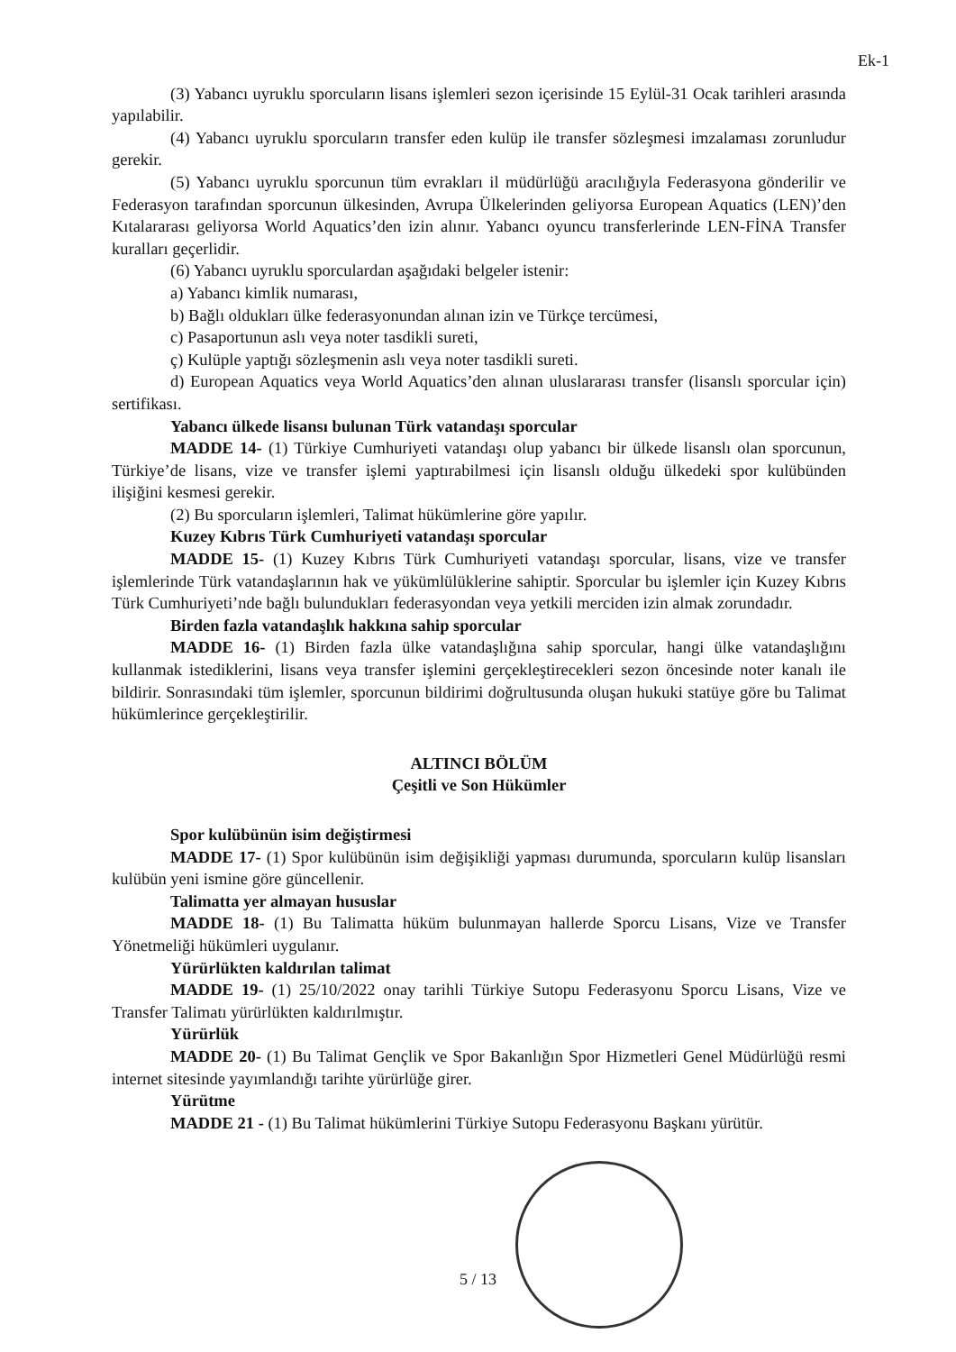Ek-1
(3) Yabancı uyruklu sporcuların lisans işlemleri sezon içerisinde 15 Eylül-31 Ocak tarihleri arasında yapılabilir.
(4) Yabancı uyruklu sporcuların transfer eden kulüp ile transfer sözleşmesi imzalaması zorunludur gerekir.
(5) Yabancı uyruklu sporcunun tüm evrakları il müdürlüğü aracılığıyla Federasyona gönderilir ve Federasyon tarafından sporcunun ülkesinden, Avrupa Ülkelerinden geliyorsa European Aquatics (LEN)’den Kıtalararası geliyorsa World Aquatics’den izin alınır. Yabancı oyuncu transferlerinde LEN-FİNA Transfer kuralları geçerlidir.
(6) Yabancı uyruklu sporculardan aşağıdaki belgeler istenir:
a) Yabancı kimlik numarası,
b) Bağlı oldukları ülke federasyonundan alınan izin ve Türkçe tercümesi,
c) Pasaportunun aslı veya noter tasdikli sureti,
ç) Kulüple yaptığı sözleşmenin aslı veya noter tasdikli sureti.
d) European Aquatics veya World Aquatics’den alınan uluslararası transfer (lisanslı sporcular için) sertifikası.
Yabancı ülkede lisansı bulunan Türk vatandaşı sporcular
MADDE 14- (1) Türkiye Cumhuriyeti vatandaşı olup yabancı bir ülkede lisanslı olan sporcunun, Türkiye’de lisans, vize ve transfer işlemi yaptırabilmesi için lisanslı olduğu ülkedeki spor kulübünden ilişiğini kesmesi gerekir.
(2) Bu sporcuların işlemleri, Talimat hükümlerine göre yapılır.
Kuzey Kıbrıs Türk Cumhuriyeti vatandaşı sporcular
MADDE 15- (1) Kuzey Kıbrıs Türk Cumhuriyeti vatandaşı sporcular, lisans, vize ve transfer işlemlerinde Türk vatandaşlarının hak ve yükümlülüklerine sahiptir. Sporcular bu işlemler için Kuzey Kıbrıs Türk Cumhuriyeti’nde bağlı bulundukları federasyondan veya yetkili merciden izin almak zorundadır.
Birden fazla vatandaşlık hakkına sahip sporcular
MADDE 16- (1) Birden fazla ülke vatandaşlığına sahip sporcular, hangi ülke vatandaşlığını kullanmak istediklerini, lisans veya transfer işlemini gerçekleştirecekleri sezon öncesinde noter kanalı ile bildirir. Sonrasındaki tüm işlemler, sporcunun bildirimi doğrultusunda oluşan hukuki statüye göre bu Talimat hükümlerince gerçekleştirilir.
ALTINCI BÖLÜM
Çeşitli ve Son Hükümler
Spor kulübünün isim değiştirmesi
MADDE 17- (1) Spor kulübünün isim değişikliği yapması durumunda, sporcuların kulüp lisansları kulübün yeni ismine göre güncellenir.
Talimatta yer almayan hususlar
MADDE 18- (1) Bu Talimatta hüküm bulunmayan hallerde Sporcu Lisans, Vize ve Transfer Yönetmeliği hükümleri uygulanır.
Yürürlükten kaldırılan talimat
MADDE 19- (1) 25/10/2022 onay tarihli Türkiye Sutopu Federasyonu Sporcu Lisans, Vize ve Transfer Talimatı yürürlükten kaldırılmıştır.
Yürürlük
MADDE 20- (1) Bu Talimat Gençlik ve Spor Bakanlığın Spor Hizmetleri Genel Müdürlüğü resmi internet sitesinde yayımlandığı tarihte yürürlüğe girer.
Yürütme
MADDE 21 - (1) Bu Talimat hükümlerini Türkiye Sutopu Federasyonu Başkanı yürütür.
5 / 13